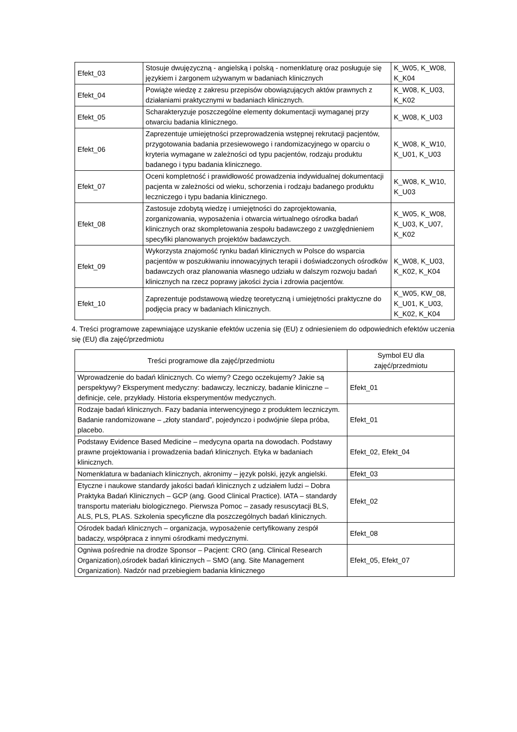| Efekt_03 | Stosuje dwujęzyczną - angielską i polską - nomenklaturę oraz posługuje się językiem i żargonem używanym w badaniach klinicznych | K_W05, K_W08, K_K04 |
| Efekt_04 | Powiąże wiedzę z zakresu przepisów obowiązujących aktów prawnych z działaniami praktycznymi w badaniach klinicznych. | K_W08, K_U03, K_K02 |
| Efekt_05 | Scharakteryzuje poszczególne elementy dokumentacji wymaganej przy otwarciu badania klinicznego. | K_W08, K_U03 |
| Efekt_06 | Zaprezentuje umiejętności przeprowadzenia wstępnej rekrutacji pacjentów, przygotowania badania przesiewowego i randomizacyjnego w oparciu o kryteria wymagane w zależności od typu pacjentów, rodzaju produktu badanego i typu badania klinicznego. | K_W08, K_W10, K_U01, K_U03 |
| Efekt_07 | Oceni kompletność i prawidłowość prowadzenia indywidualnej dokumentacji pacjenta w zależności od wieku, schorzenia i rodzaju badanego produktu leczniczego i typu badania klinicznego. | K_W08, K_W10, K_U03 |
| Efekt_08 | Zastosuje zdobytą wiedzę i umiejętności do zaprojektowania, zorganizowania, wyposażenia i otwarcia wirtualnego ośrodka badań klinicznych oraz skompletowania zespołu badawczego z uwzględnieniem specyfiki planowanych projektów badawczych. | K_W05, K_W08, K_U03, K_U07, K_K02 |
| Efekt_09 | Wykorzysta znajomość rynku badań klinicznych w Polsce do wsparcia pacjentów w poszukiwaniu innowacyjnych terapii i doświadczonych ośrodków badawczych oraz planowania własnego udziału w dalszym rozwoju badań klinicznych na rzecz poprawy jakości życia i zdrowia pacjentów. | K_W08, K_U03, K_K02, K_K04 |
| Efekt_10 | Zaprezentuje podstawową wiedzę teoretyczną i umiejętności praktyczne do podjęcia pracy w badaniach klinicznych. | K_W05, KW_08, K_U01, K_U03, K_K02, K_K04 |
4. Treści programowe zapewniające uzyskanie efektów uczenia się (EU) z odniesieniem do odpowiednich efektów uczenia się (EU) dla zajęć/przedmiotu
| Treści programowe dla zajęć/przedmiotu | Symbol EU dla zajęć/przedmiotu |
| --- | --- |
| Wprowadzenie do badań klinicznych. Co wiemy? Czego oczekujemy? Jakie są perspektywy? Eksperyment medyczny: badawczy, leczniczy, badanie kliniczne – definicje, cele, przykłady. Historia eksperymentów medycznych. | Efekt_01 |
| Rodzaje badań klinicznych. Fazy badania interwencyjnego z produktem leczniczym. Badanie randomizowane – „złoty standard”, pojedynczo i podwójnie ślepa próba, placebo. | Efekt_01 |
| Podstawy Evidence Based Medicine – medycyna oparta na dowodach. Podstawy prawne projektowania i prowadzenia badań klinicznych. Etyka w badaniach klinicznych. | Efekt_02, Efekt_04 |
| Nomenklatura w badaniach klinicznych, akronimy – język polski, język angielski. | Efekt_03 |
| Etyczne i naukowe standardy jakości badań klinicznych z udziałem ludzi – Dobra Praktyka Badań Klinicznych – GCP (ang. Good Clinical Practice). IATA – standardy transportu materiału biologicznego. Pierwsza Pomoc – zasady resuscytacji BLS, ALS, PLS, PLAS. Szkolenia specyficzne dla poszczególnych badań klinicznych. | Efekt_02 |
| Ośrodek badań klinicznych – organizacja, wyposażenie certyfikowany zespół badaczy, współpraca z innymi ośrodkami medycznymi. | Efekt_08 |
| Ogniwa pośrednie na drodze Sponsor – Pacjent: CRO (ang. Clinical Research Organization),ośrodek badań klinicznych – SMO (ang. Site Management Organization). Nadzór nad przebiegiem badania klinicznego | Efekt_05, Efekt_07 |